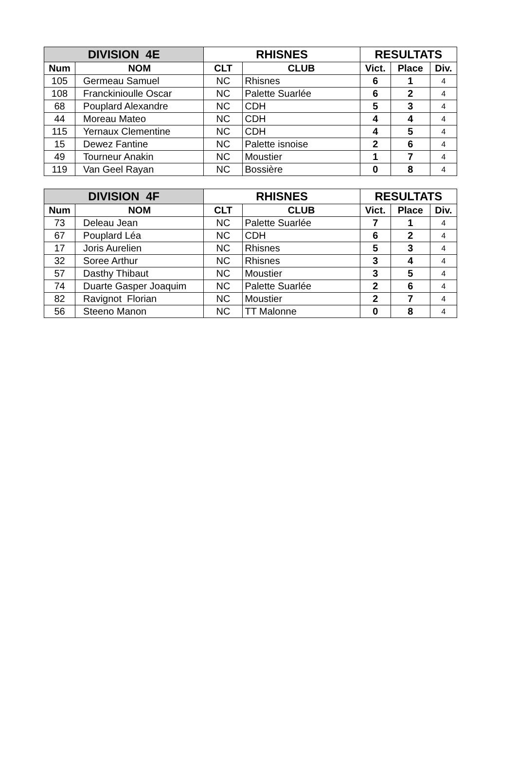| DIVISION 4E | | RHISNES | | RESULTATS | | |
| --- | --- | --- | --- | --- | --- | --- |
| Num | NOM | CLT | CLUB | Vict. | Place | Div. |
| 105 | Germeau Samuel | NC | Rhisnes | 6 | 1 | 4 |
| 108 | Franckinioulle Oscar | NC | Palette Suarlée | 6 | 2 | 4 |
| 68 | Pouplard Alexandre | NC | CDH | 5 | 3 | 4 |
| 44 | Moreau Mateo | NC | CDH | 4 | 4 | 4 |
| 115 | Yernaux Clementine | NC | CDH | 4 | 5 | 4 |
| 15 | Dewez Fantine | NC | Palette isnoise | 2 | 6 | 4 |
| 49 | Tourneur Anakin | NC | Moustier | 1 | 7 | 4 |
| 119 | Van Geel Rayan | NC | Bossière | 0 | 8 | 4 |
| DIVISION 4F | | RHISNES | | RESULTATS | | |
| --- | --- | --- | --- | --- | --- | --- |
| Num | NOM | CLT | CLUB | Vict. | Place | Div. |
| 73 | Deleau Jean | NC | Palette Suarlée | 7 | 1 | 4 |
| 67 | Pouplard Léa | NC | CDH | 6 | 2 | 4 |
| 17 | Joris Aurelien | NC | Rhisnes | 5 | 3 | 4 |
| 32 | Soree Arthur | NC | Rhisnes | 3 | 4 | 4 |
| 57 | Dasthy Thibaut | NC | Moustier | 3 | 5 | 4 |
| 74 | Duarte Gasper Joaquim | NC | Palette Suarlée | 2 | 6 | 4 |
| 82 | Ravignot Florian | NC | Moustier | 2 | 7 | 4 |
| 56 | Steeno Manon | NC | TT Malonne | 0 | 8 | 4 |